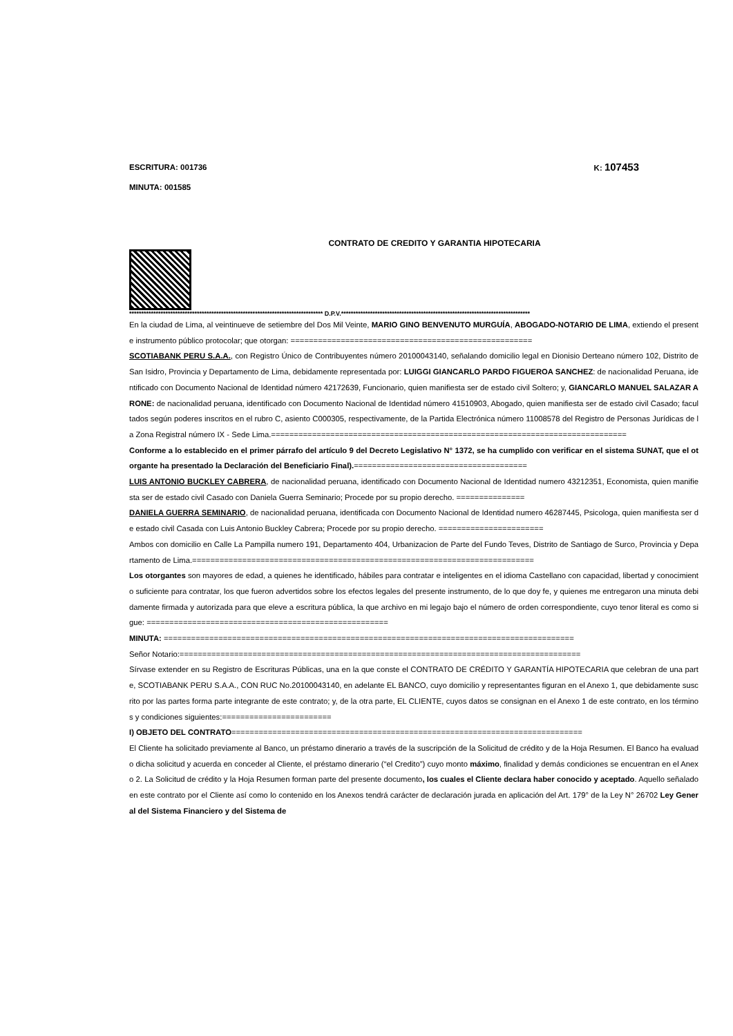ESCRITURA: 001736 K: 107453
MINUTA: 001585
CONTRATO DE CREDITO Y GARANTIA HIPOTECARIA
******************************************************************************** D.P.V.******************************************************************************
En la ciudad de Lima, al veintinueve de setiembre del Dos Mil Veinte, MARIO GINO BENVENUTO MURGUÍA, ABOGADO-NOTARIO DE LIMA, extiendo el presente instrumento público protocolar; que otorgan: =====================================================
SCOTIABANK PERU S.A.A., con Registro Único de Contribuyentes número 20100043140, señalando domicilio legal en Dionisio Derteano número 102, Distrito de San Isidro, Provincia y Departamento de Lima, debidamente representada por: LUIGGI GIANCARLO PARDO FIGUEROA SANCHEZ: de nacionalidad Peruana, identificado con Documento Nacional de Identidad número 42172639, Funcionario, quien manifiesta ser de estado civil Soltero; y, GIANCARLO MANUEL SALAZAR ARONE: de nacionalidad peruana, identificado con Documento Nacional de Identidad número 41510903, Abogado, quien manifiesta ser de estado civil Casado; facultados según poderes inscritos en el rubro C, asiento C000305, respectivamente, de la Partida Electrónica número 11008578 del Registro de Personas Jurídicas de la Zona Registral número IX - Sede Lima.==============================================================================
Conforme a lo establecido en el primer párrafo del artículo 9 del Decreto Legislativo N° 1372, se ha cumplido con verificar en el sistema SUNAT, que el otorgante ha presentado la Declaración del Beneficiario Final).======================================
LUIS ANTONIO BUCKLEY CABRERA, de nacionalidad peruana, identificado con Documento Nacional de Identidad numero 43212351, Economista, quien manifiesta ser de estado civil Casado con Daniela Guerra Seminario; Procede por su propio derecho. ===============
DANIELA GUERRA SEMINARIO, de nacionalidad peruana, identificada con Documento Nacional de Identidad numero 46287445, Psicologa, quien manifiesta ser de estado civil Casada con Luis Antonio Buckley Cabrera; Procede por su propio derecho. =======================
Ambos con domicilio en Calle La Pampilla numero 191, Departamento 404, Urbanizacion de Parte del Fundo Teves, Distrito de Santiago de Surco, Provincia y Departamento de Lima.===========================================================================
Los otorgantes son mayores de edad, a quienes he identificado, hábiles para contratar e inteligentes en el idioma Castellano con capacidad, libertad y conocimiento suficiente para contratar, los que fueron advertidos sobre los efectos legales del presente instrumento, de lo que doy fe, y quienes me entregaron una minuta debidamente firmada y autorizada para que eleve a escritura pública, la que archivo en mi legajo bajo el número de orden correspondiente, cuyo tenor literal es como sigue: =====================================================
MINUTA: ==========================================================================================
Señor Notario:========================================================================================
Sírvase extender en su Registro de Escrituras Públicas, una en la que conste el CONTRATO DE CRÉDITO Y GARANTÍA HIPOTECARIA que celebran de una parte, SCOTIABANK PERU S.A.A., CON RUC No.20100043140, en adelante EL BANCO, cuyo domicilio y representantes figuran en el Anexo 1, que debidamente suscrito por las partes forma parte integrante de este contrato; y, de la otra parte, EL CLIENTE, cuyos datos se consignan en el Anexo 1 de este contrato, en los términos y condiciones siguientes:========================
I) OBJETO DEL CONTRATO=============================================================================
El Cliente ha solicitado previamente al Banco, un préstamo dinerario a través de la suscripción de la Solicitud de crédito y de la Hoja Resumen. El Banco ha evaluado dicha solicitud y acuerda en conceder al Cliente, el préstamo dinerario (“el Credito”) cuyo monto máximo, finalidad y demás condiciones se encuentran en el Anexo 2. La Solicitud de crédito y la Hoja Resumen forman parte del presente documento, los cuales el Cliente declara haber conocido y aceptado. Aquello señalado en este contrato por el Cliente así como lo contenido en los Anexos tendrá carácter de declaración jurada en aplicación del Art. 179° de la Ley N° 26702 Ley General del Sistema Financiero y del Sistema de